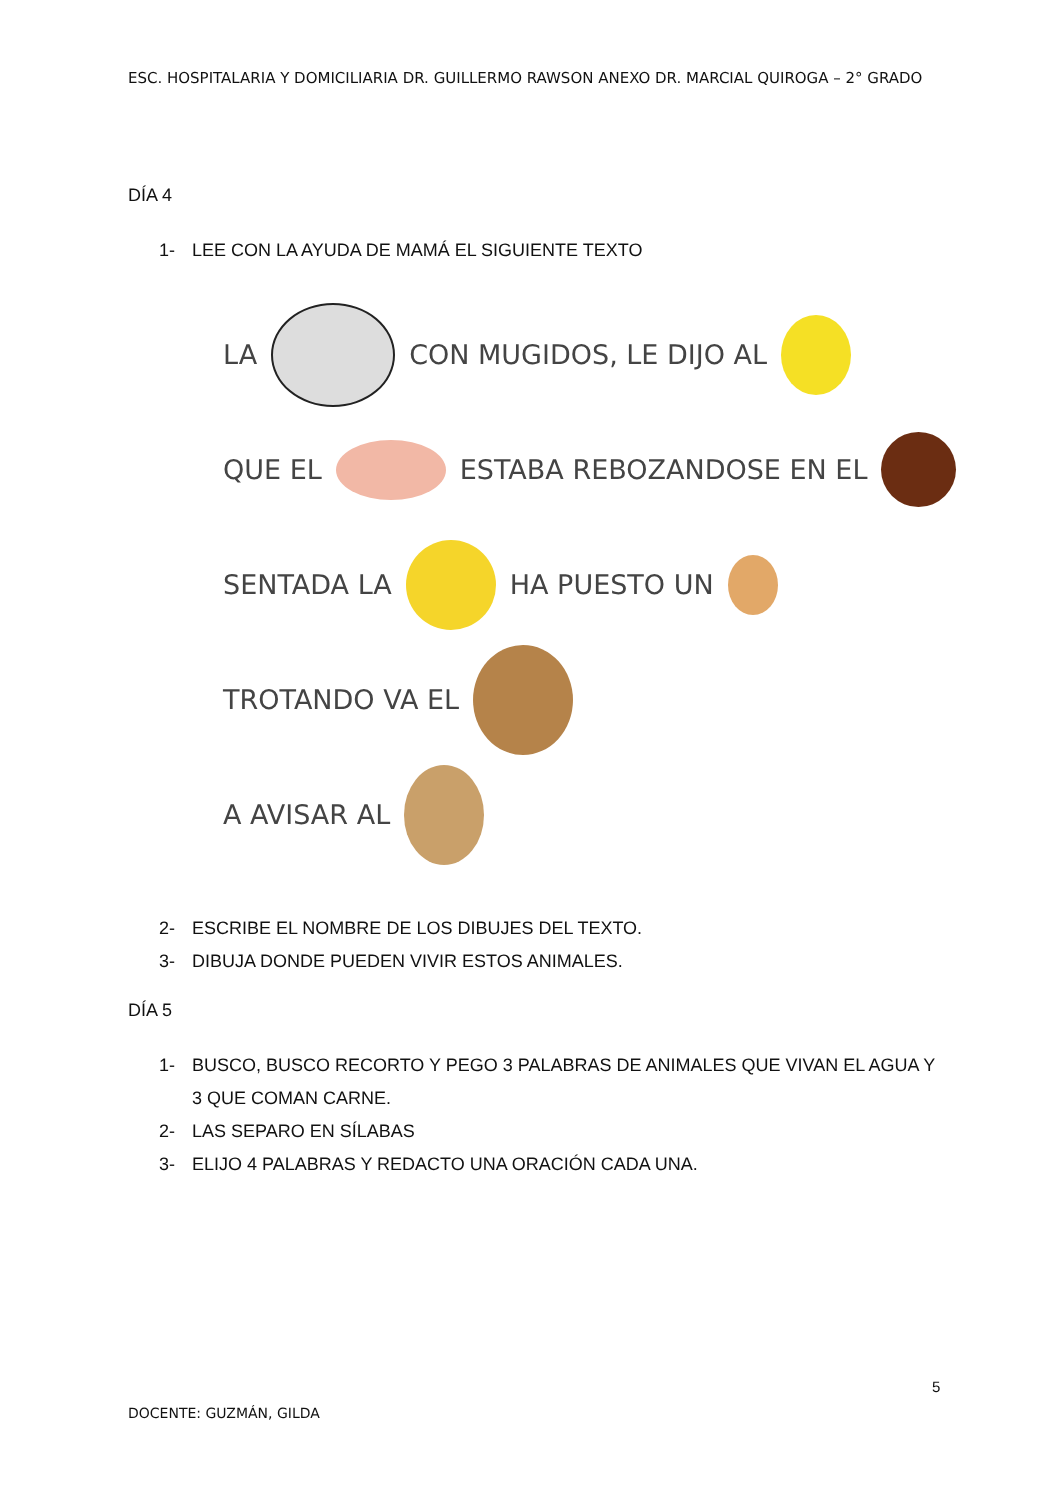ESC. HOSPITALARIA Y DOMICILIARIA DR. GUILLERMO RAWSON ANEXO DR. MARCIAL QUIROGA – 2° GRADO
DÍA 4
1- LEE CON LA AYUDA DE MAMÁ EL SIGUIENTE TEXTO
LA CON MUGIDOS, LE DIJO AL
QUE EL ESTABA REBOZANDOSE EN EL
SENTADA LA HA PUESTO UN
TROTANDO VA EL
A AVISAR AL
2- ESCRIBE EL NOMBRE DE LOS DIBUJES DEL TEXTO.
3- DIBUJA DONDE PUEDEN VIVIR ESTOS ANIMALES.
DÍA 5
1- BUSCO, BUSCO RECORTO Y PEGO 3 PALABRAS DE ANIMALES QUE VIVAN EL AGUA Y 3 QUE COMAN CARNE.
2- LAS SEPARO EN SÍLABAS
3- ELIJO 4 PALABRAS Y REDACTO UNA ORACIÓN CADA UNA.
5
DOCENTE: GUZMÁN, GILDA